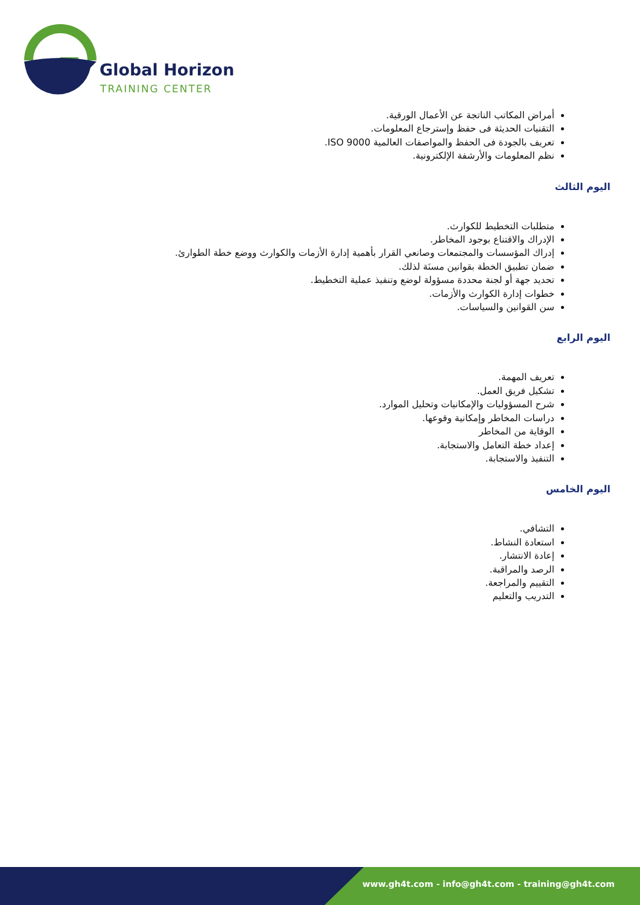Global Horizon
TRAINING CENTER
أمراض المكاتب الناتجة عن الأعمال الورقية.
التقنيات الحديثة فى حفظ وإسترجاع المعلومات.
تعريف بالجودة فى الحفظ والمواصفات العالمية ISO 9000.
نظم المعلومات والأرشفة الإلكترونية.
اليوم الثالث
متطلبات التخطيط للكوارث.
الإدراك والاقتناع بوجود المخاطر.
إدراك المؤسسات والمجتمعات وصانعي القرار بأهمية إدارة الأزمات والكوارث ووضع خطة الطوارئ.
ضمان تطبيق الخطة بقوانين مسنَة لذلك.
تحديد جهة أو لجنة محددة مسؤولة لوضع وتنفيذ عملية التخطيط.
خطوات إدارة الكوارث والأزمات.
سن القوانين والسياسات.
اليوم الرابع
تعريف المهمة.
تشكيل فريق العمل.
شرح المسؤوليات والإمكانيات وتحليل الموارد.
دراسات المخاطر وإمكانية وقوعها.
الوقاية من المخاطر
إعداد خطة التعامل والاستجابة.
التنفيذ والاستجابة.
اليوم الخامس
التشافي.
استعادة النشاط.
إعادة الانتشار.
الرصد والمراقبة.
التقييم والمراجعة.
التدريب والتعليم
www.gh4t.com - info@gh4t.com - training@gh4t.com